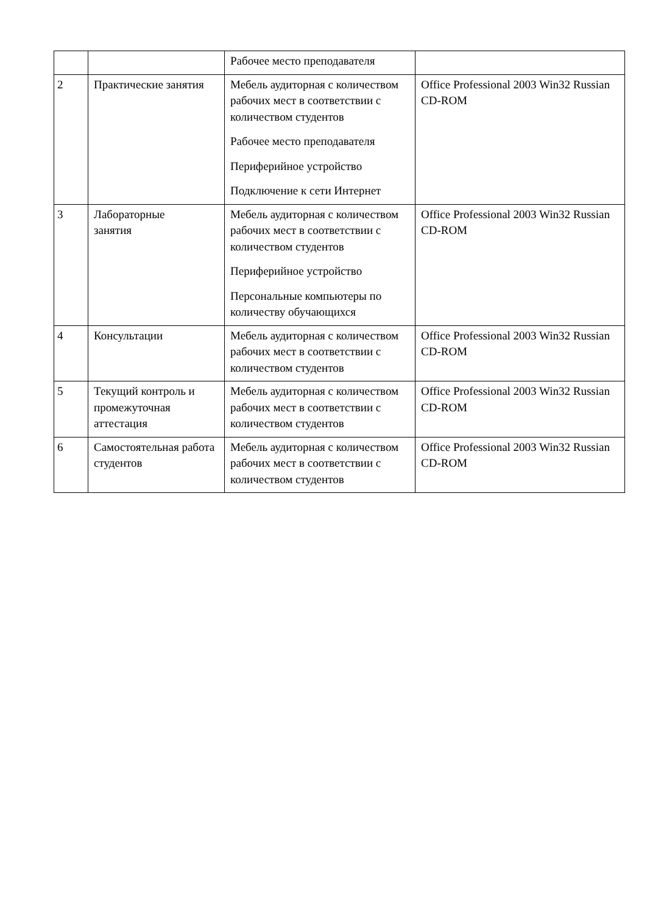| | | Рабочее место преподавателя | |
| 2 | Практические занятия | Мебель аудиторная с количеством рабочих мест в соответствии с количеством студентов Рабочее место преподавателя Периферийное устройство Подключение к сети Интернет | Office Professional 2003 Win32 Russian CD-ROM |
| 3 | Лабораторные занятия | Мебель аудиторная с количеством рабочих мест в соответствии с количеством студентов Периферийное устройство Персональные компьютеры по количеству обучающихся | Office Professional 2003 Win32 Russian CD-ROM |
| 4 | Консультации | Мебель аудиторная с количеством рабочих мест в соответствии с количеством студентов | Office Professional 2003 Win32 Russian CD-ROM |
| 5 | Текущий контроль и промежуточная аттестация | Мебель аудиторная с количеством рабочих мест в соответствии с количеством студентов | Office Professional 2003 Win32 Russian CD-ROM |
| 6 | Самостоятельная работа студентов | Мебель аудиторная с количеством рабочих мест в соответствии с количеством студентов | Office Professional 2003 Win32 Russian CD-ROM |